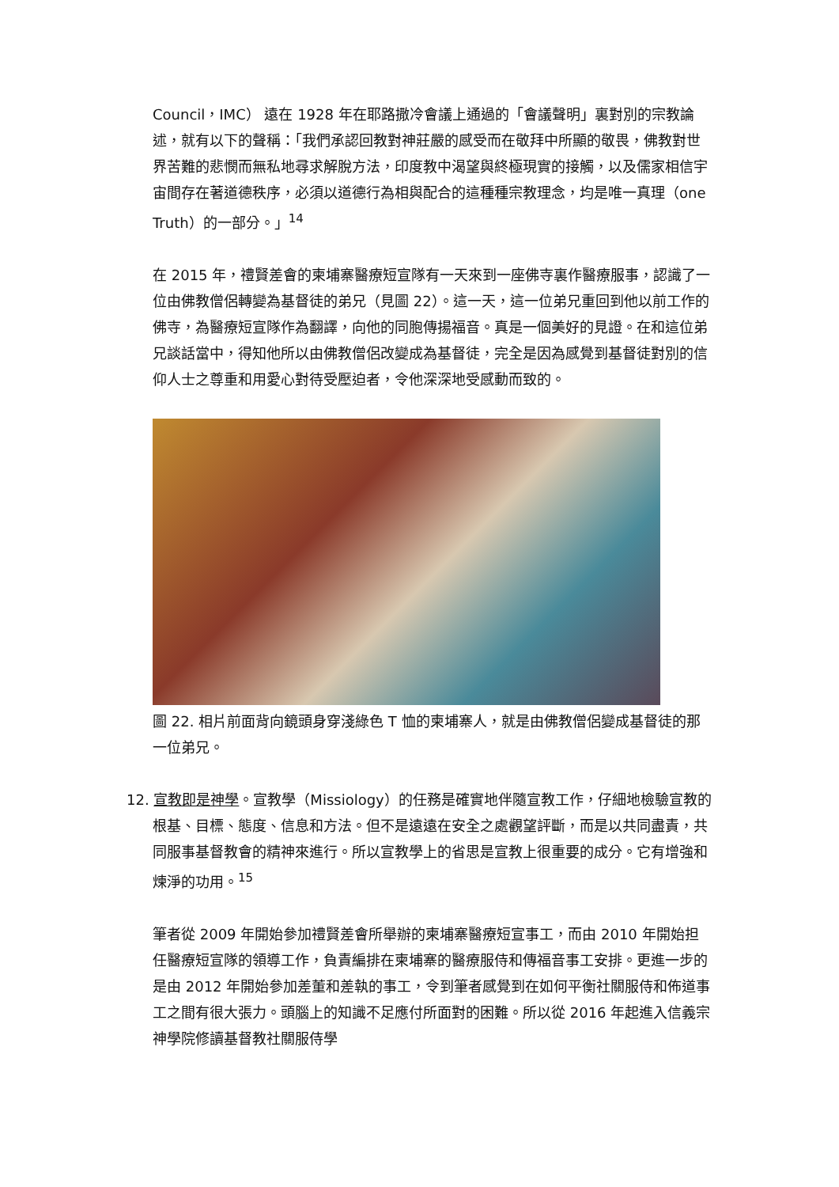Council，IMC） 遠在 1928 年在耶路撒冷會議上通過的「會議聲明」裏對別的宗教論述，就有以下的聲稱：「我們承認回教對神莊嚴的感受而在敬拜中所顯的敬畏，佛教對世界苦難的悲憫而無私地尋求解脫方法，印度教中渴望與終極現實的接觸，以及儒家相信宇宙間存在著道德秩序，必須以道德行為相與配合的這種種宗教理念，均是唯一真理（one Truth）的一部分。」<sup>14</sup>
在 2015 年，禮賢差會的柬埔寨醫療短宣隊有一天來到一座佛寺裏作醫療服事，認識了一位由佛教僧侶轉變為基督徒的弟兄（見圖 22）。這一天，這一位弟兄重回到他以前工作的佛寺，為醫療短宣隊作為翻譯，向他的同胞傳揚福音。真是一個美好的見證。在和這位弟兄談話當中，得知他所以由佛教僧侶改變成為基督徒，完全是因為感覺到基督徒對別的信仰人士之尊重和用愛心對待受壓迫者，令他深深地受感動而致的。
圖 22. 相片前面背向鏡頭身穿淺綠色 T 恤的柬埔寨人，就是由佛教僧侶變成基督徒的那一位弟兄。
12. 宣教即是神學。宣教學（Missiology）的任務是確實地伴隨宣教工作，仔細地檢驗宣教的根基、目標、態度、信息和方法。但不是遠遠在安全之處觀望評斷，而是以共同盡責，共同服事基督教會的精神來進行。所以宣教學上的省思是宣教上很重要的成分。它有增強和煉淨的功用。<sup>15</sup>
筆者從 2009 年開始參加禮賢差會所舉辦的柬埔寨醫療短宣事工，而由 2010 年開始担任醫療短宣隊的領導工作，負責編排在柬埔寨的醫療服侍和傳福音事工安排。更進一步的是由 2012 年開始參加差董和差執的事工，令到筆者感覺到在如何平衡社關服侍和佈道事工之間有很大張力。頭腦上的知識不足應付所面對的困難。所以從 2016 年起進入信義宗神學院修讀基督教社關服侍學